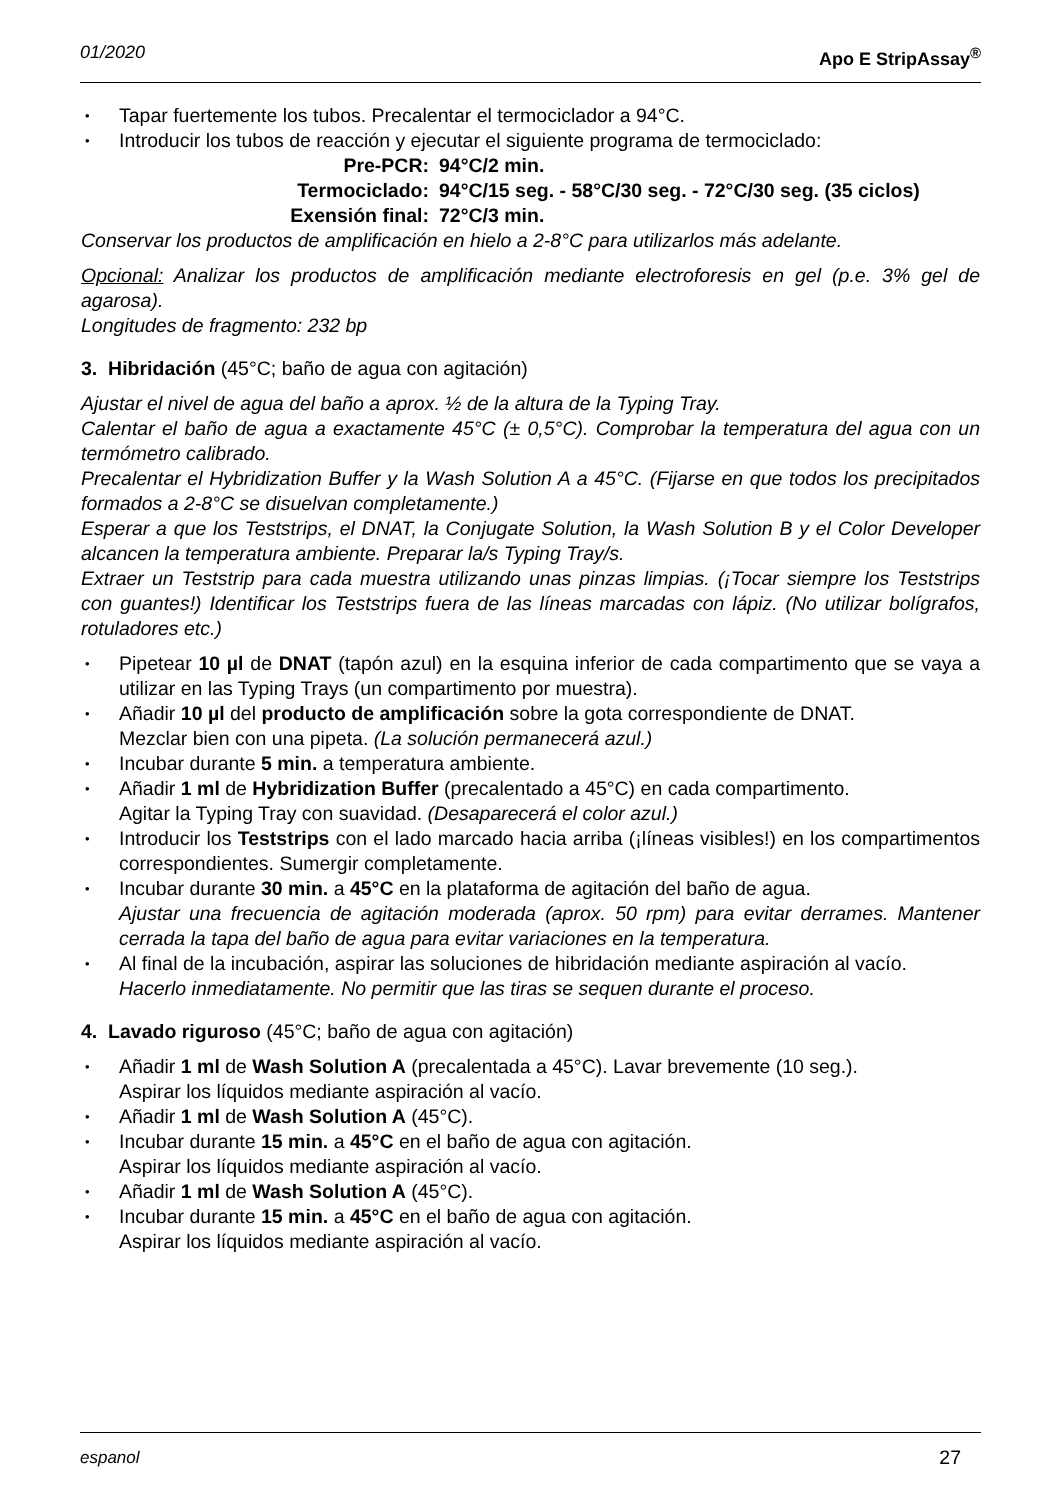01/2020 Apo E StripAssay<sup>®</sup>
Tapar fuertemente los tubos. Precalentar el termociclador a 94°C.
Introducir los tubos de reacción y ejecutar el siguiente programa de termociclado:
Pre-PCR: 94°C/2 min.
Termociclado: 94°C/15 seg. - 58°C/30 seg. - 72°C/30 seg. (35 ciclos)
Exensión final: 72°C/3 min.
Conservar los productos de amplificación en hielo a 2-8°C para utilizarlos más adelante.
Opcional: Analizar los productos de amplificación mediante electroforesis en gel (p.e. 3% gel de agarosa).
Longitudes de fragmento: 232 bp
3. Hibridación (45°C; baño de agua con agitación)
Ajustar el nivel de agua del baño a aprox. ½ de la altura de la Typing Tray.
Calentar el baño de agua a exactamente 45°C (± 0,5°C). Comprobar la temperatura del agua con un termómetro calibrado.
Precalentar el Hybridization Buffer y la Wash Solution A a 45°C. (Fijarse en que todos los precipitados formados a 2-8°C se disuelvan completamente.)
Esperar a que los Teststrips, el DNAT, la Conjugate Solution, la Wash Solution B y el Color Developer alcancen la temperatura ambiente. Preparar la/s Typing Tray/s.
Extraer un Teststrip para cada muestra utilizando unas pinzas limpias. (¡Tocar siempre los Teststrips con guantes!) Identificar los Teststrips fuera de las líneas marcadas con lápiz. (No utilizar bolígrafos, rotuladores etc.)
Pipetear 10 µl de DNAT (tapón azul) en la esquina inferior de cada compartimento que se vaya a utilizar en las Typing Trays (un compartimento por muestra).
Añadir 10 µl del producto de amplificación sobre la gota correspondiente de DNAT.
Mezclar bien con una pipeta. (La solución permanecerá azul.)
Incubar durante 5 min. a temperatura ambiente.
Añadir 1 ml de Hybridization Buffer (precalentado a 45°C) en cada compartimento.
Agitar la Typing Tray con suavidad. (Desaparecerá el color azul.)
Introducir los Teststrips con el lado marcado hacia arriba (¡líneas visibles!) en los compartimentos correspondientes. Sumergir completamente.
Incubar durante 30 min. a 45°C en la plataforma de agitación del baño de agua.
Ajustar una frecuencia de agitación moderada (aprox. 50 rpm) para evitar derrames. Mantener cerrada la tapa del baño de agua para evitar variaciones en la temperatura.
Al final de la incubación, aspirar las soluciones de hibridación mediante aspiración al vacío.
Hacerlo inmediatamente. No permitir que las tiras se sequen durante el proceso.
4. Lavado riguroso (45°C; baño de agua con agitación)
Añadir 1 ml de Wash Solution A (precalentada a 45°C). Lavar brevemente (10 seg.).
Aspirar los líquidos mediante aspiración al vacío.
Añadir 1 ml de Wash Solution A (45°C).
Incubar durante 15 min. a 45°C en el baño de agua con agitación.
Aspirar los líquidos mediante aspiración al vacío.
Añadir 1 ml de Wash Solution A (45°C).
Incubar durante 15 min. a 45°C en el baño de agua con agitación.
Aspirar los líquidos mediante aspiración al vacío.
espanol 27